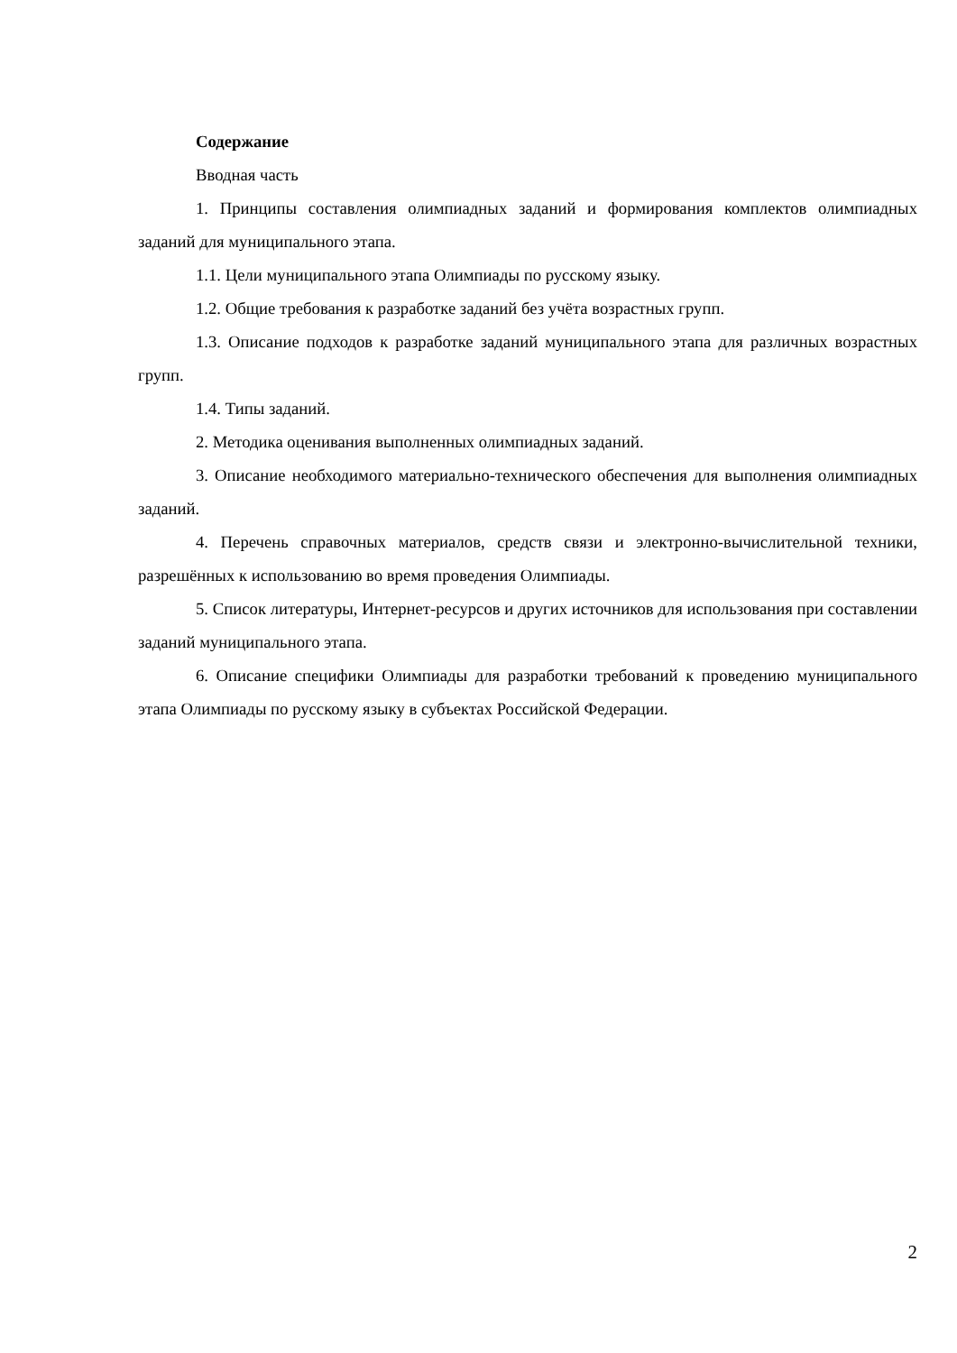Содержание
Вводная часть
1. Принципы составления олимпиадных заданий и формирования комплектов олимпиадных заданий для муниципального этапа.
1.1. Цели муниципального этапа Олимпиады по русскому языку.
1.2. Общие требования к разработке заданий без учёта возрастных групп.
1.3. Описание подходов к разработке заданий муниципального этапа для различных возрастных групп.
1.4. Типы заданий.
2. Методика оценивания выполненных олимпиадных заданий.
3. Описание необходимого материально-технического обеспечения для выполнения олимпиадных заданий.
4. Перечень справочных материалов, средств связи и электронно-вычислительной техники, разрешённых к использованию во время проведения Олимпиады.
5. Список литературы, Интернет-ресурсов и других источников для использования при составлении заданий муниципального этапа.
6. Описание специфики Олимпиады для разработки требований к проведению муниципального этапа Олимпиады по русскому языку в субъектах Российской Федерации.
2